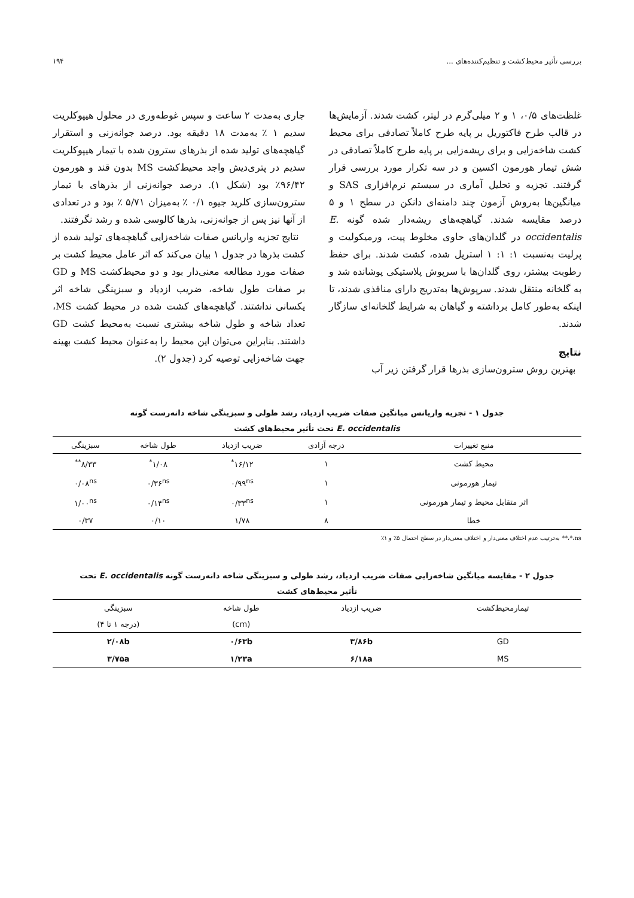بررسی تأثیر محیط‌کشت و تنظیم‌کننده‌های ... ۱۹۴
غلظت‌های ۰/۵، ۱ و ۲ میلی‌گرم در لیتر، کشت شدند. آزمایش‌ها در قالب طرح فاکتوریل بر پایه طرح کاملاً تصادفی برای محیط کشت شاخه‌زایی و برای ریشه‌زایی بر پایه طرح کاملاً تصادفی در شش تیمار هورمون اکسین و در سه تکرار مورد بررسی قرار گرفتند. تجزیه و تحلیل آماری در سیستم نرم‌افزاری SAS و میانگین‌ها به‌روش آزمون چند دامنه‌ای دانکن در سطح ۱ و ۵ درصد مقایسه شدند. گیاهچه‌های ریشه‌دار شده گونه E. occidentalis در گلدان‌های حاوی مخلوط پیت، ورمیکولیت و پرلیت به‌نسبت ۱: ۱: ۱ استریل شده، کشت شدند. برای حفظ رطوبت بیشتر، روی گلدان‌ها با سرپوش پلاستیکی پوشانده شد و به گلخانه منتقل شدند. سرپوش‌ها به‌تدریج دارای منافذی شدند، تا اینکه به‌طور کامل برداشته و گیاهان به شرایط گلخانه‌ای سازگار شدند.
نتایج
بهترین روش سترون‌سازی بذرها قرار گرفتن زیر آب
جاری به‌مدت ۲ ساعت و سپس غوطه‌وری در محلول هیپوکلریت سدیم ۱ ٪ به‌مدت ۱۸ دقیقه بود. درصد جوانه‌زنی و استقرار گیاهچه‌های تولید شده از بذرهای سترون شده با تیمار هیپوکلریت سدیم در پتری‌دیش واجد محیط‌کشت MS بدون قند و هورمون ۹۶/۴۲٪ بود (شکل ۱). درصد جوانه‌زنی از بذرهای با تیمار سترون‌سازی کلرید جیوه ۰/۱ ٪ به‌میزان ۵/۷۱ ٪ بود و در تعدادی از آنها نیز پس از جوانه‌زنی، بذرها کالوسی شده و رشد نگرفتند.
نتایج تجزیه واریانس صفات شاخه‌زایی گیاهچه‌های تولید شده از کشت بذرها در جدول ۱ بیان می‌کند که اثر عامل محیط کشت بر صفات مورد مطالعه معنی‌دار بود و دو محیط‌کشت MS و GD بر صفات طول شاخه، ضریب ازدیاد و سبزینگی شاخه اثر یکسانی نداشتند. گیاهچه‌های کشت شده در محیط کشت MS، تعداد شاخه و طول شاخه بیشتری نسبت به‌محیط کشت GD داشتند. بنابراین می‌توان این محیط را به‌عنوان محیط کشت بهینه جهت شاخه‌زایی توصیه کرد (جدول ۲).
جدول ۱ - تجزیه واریانس میانگین صفات ضریب ازدیاد، رشد طولی و سبزینگی شاخه دانه‌رست گونه
E. occidentalis تحت تأثیر محیط‌های کشت
| منبع تغییرات | درجه آزادی | ضریب ازدیاد | طول شاخه | سبزینگی |
| --- | --- | --- | --- | --- |
| محیط کشت | ۱ | ۱۶/۱۲<sup>*</sup> | ۱/۰۸<sup>*</sup> | ۸/۳۳<sup>**</sup> |
| تیمار هورمونی | ۱ | ۰/۹۹<sup>ns</sup> | ۰/۳۶<sup>ns</sup> | ۰/۰۸<sup>ns</sup> |
| اثر متقابل محیط و تیمار هورمونی | ۱ | ۰/۳۳<sup>ns</sup> | ۰/۱۴<sup>ns</sup> | ۱/۰۰<sup>ns</sup> |
| خطا | ۸ | ۱/۷۸ | ۰/۱۰ | ۰/۳۷ |
ns،*،** به‌ترتیب عدم اختلاف معنی‌دار و اختلاف معنی‌دار در سطح احتمال ۵٪ و ۱٪
جدول ۲ - مقایسه میانگین شاخه‌زایی صفات ضریب ازدیاد، رشد طولی و سبزینگی شاخه دانه‌رست گونه E. occidentalis تحت
تأثیر محیط‌های کشت
| تیمارمحیط‌کشت | ضریب ازدیاد | طول شاخه | سبزینگی |
| --- | --- | --- | --- |
| | | (cm) | (درجه ۱ تا ۴) |
| GD | ۳/۸۶b | ۰/۶۳b | ۲/۰۸b |
| MS | ۶/۱۸a | ۱/۲۳a | ۳/۷۵a |